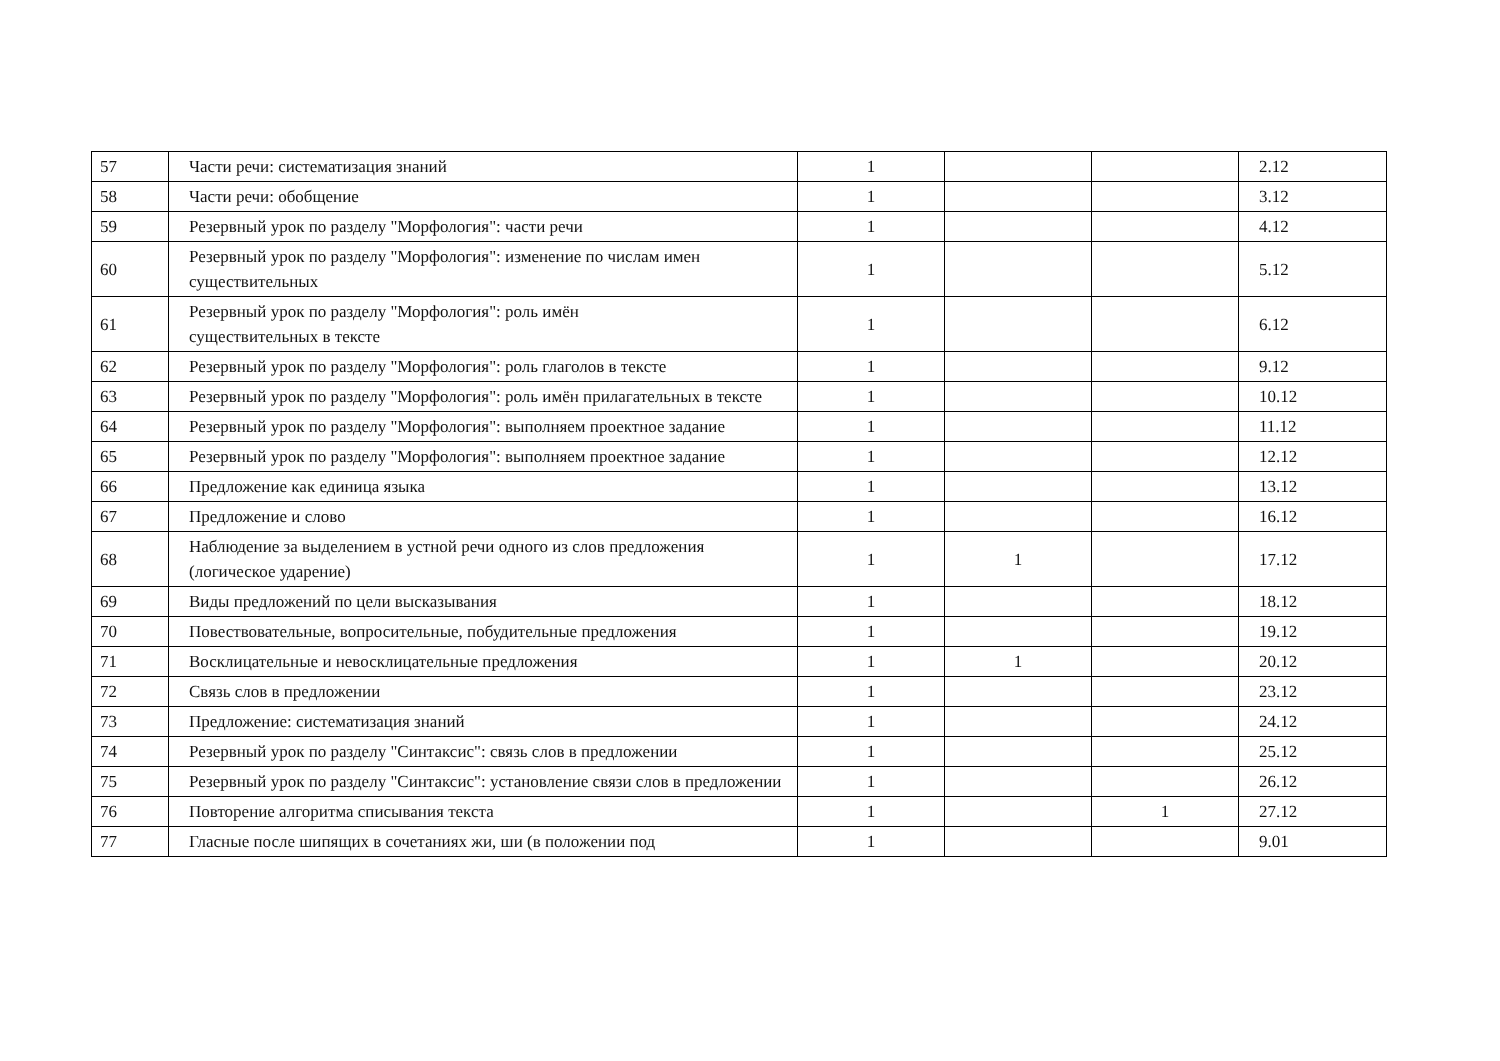| 57 | Части речи: систематизация знаний | 1 | | | 2.12 |
| 58 | Части речи: обобщение | 1 | | | 3.12 |
| 59 | Резервный урок по разделу "Морфология": части речи | 1 | | | 4.12 |
| 60 | Резервный урок по разделу "Морфология": изменение по числам имен существительных | 1 | | | 5.12 |
| 61 | Резервный урок по разделу "Морфология": роль имён существительных в тексте | 1 | | | 6.12 |
| 62 | Резервный урок по разделу "Морфология": роль глаголов в тексте | 1 | | | 9.12 |
| 63 | Резервный урок по разделу "Морфология": роль имён прилагательных в тексте | 1 | | | 10.12 |
| 64 | Резервный урок по разделу "Морфология": выполняем проектное задание | 1 | | | 11.12 |
| 65 | Резервный урок по разделу "Морфология": выполняем проектное задание | 1 | | | 12.12 |
| 66 | Предложение как единица языка | 1 | | | 13.12 |
| 67 | Предложение и слово | 1 | | | 16.12 |
| 68 | Наблюдение за выделением в устной речи одного из слов предложения (логическое ударение) | 1 | 1 | | 17.12 |
| 69 | Виды предложений по цели высказывания | 1 | | | 18.12 |
| 70 | Повествовательные, вопросительные, побудительные предложения | 1 | | | 19.12 |
| 71 | Восклицательные и невосклицательные предложения | 1 | 1 | | 20.12 |
| 72 | Связь слов в предложении | 1 | | | 23.12 |
| 73 | Предложение: систематизация знаний | 1 | | | 24.12 |
| 74 | Резервный урок по разделу "Синтаксис": связь слов в предложении | 1 | | | 25.12 |
| 75 | Резервный урок по разделу "Синтаксис": установление связи слов в предложении | 1 | | | 26.12 |
| 76 | Повторение алгоритма списывания текста | 1 | | 1 | 27.12 |
| 77 | Гласные после шипящих в сочетаниях жи, ши (в положении под | 1 | | | 9.01 |